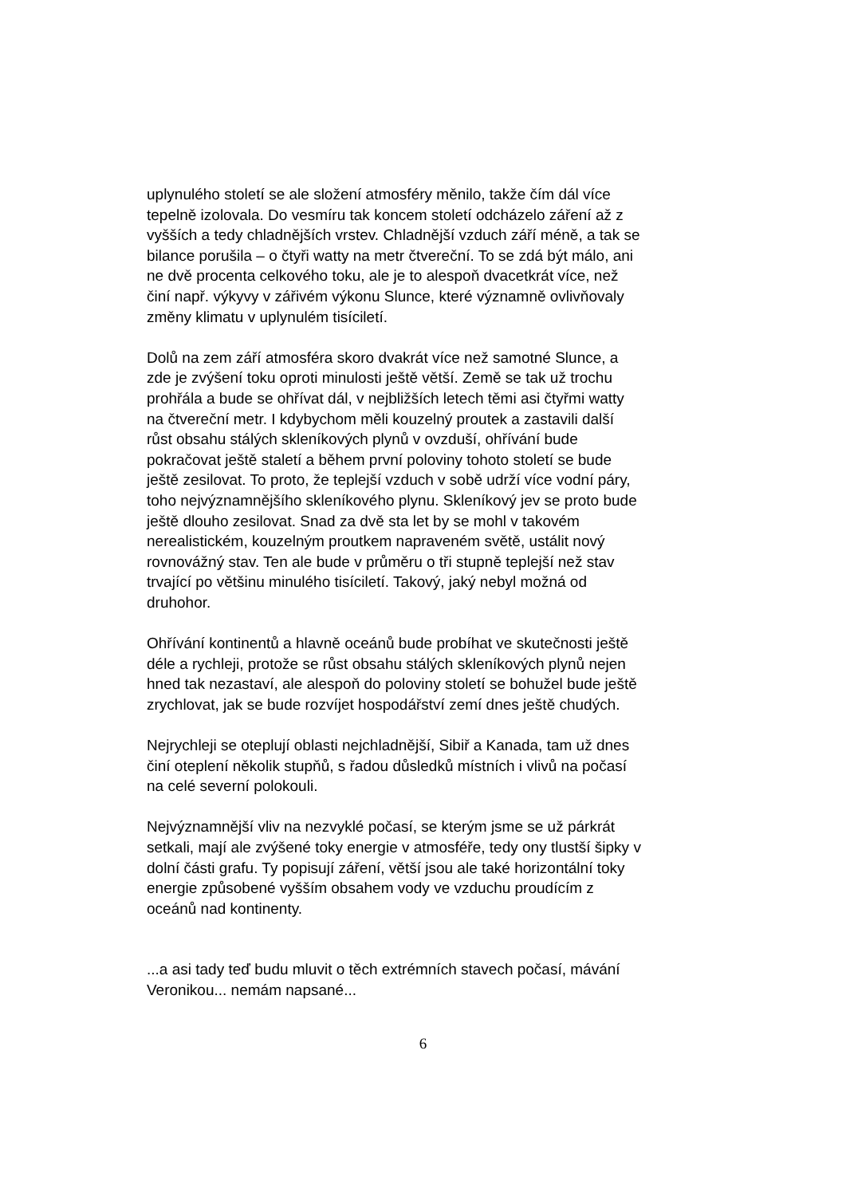uplynulého století se ale složení atmosféry měnilo, takže čím dál více tepelně izolovala. Do vesmíru tak koncem století odcházelo záření až z vyšších a tedy chladnějších vrstev. Chladnější vzduch září méně, a tak se bilance porušila – o čtyři watty na metr čtvereční. To se zdá být málo, ani ne dvě procenta celkového toku, ale je to alespoň dvacetkrát více, než činí např. výkyvy v zářivém výkonu Slunce, které významně ovlivňovaly změny klimatu v uplynulém tisíciletí.
Dolů na zem září atmosféra skoro dvakrát více než samotné Slunce, a zde je zvýšení toku oproti minulosti ještě větší. Země se tak už trochu prohřála a bude se ohřívat dál, v nejbližších letech těmi asi čtyřmi watty na čtvereční metr. I kdybychom měli kouzelný proutek a zastavili další růst obsahu stálých skleníkových plynů v ovzduší, ohřívání bude pokračovat ještě staletí a během první poloviny tohoto století se bude ještě zesilovat. To proto, že teplejší vzduch v sobě udrží více vodní páry, toho nejvýznamnějšího skleníkového plynu. Skleníkový jev se proto bude ještě dlouho zesilovat. Snad za dvě sta let by se mohl v takovém nerealistickém, kouzelným proutkem napraveném světě, ustálit nový rovnovážný stav. Ten ale bude v průměru o tři stupně teplejší než stav trvající po většinu minulého tisíciletí. Takový, jaký nebyl možná od druhohor.
Ohřívání kontinentů a hlavně oceánů bude probíhat ve skutečnosti ještě déle a rychleji, protože se růst obsahu stálých skleníkových plynů nejen hned tak nezastaví, ale alespoň do poloviny století se bohužel bude ještě zrychlovat, jak se bude rozvíjet hospodářství zemí dnes ještě chudých.
Nejrychleji se oteplují oblasti nejchladnější, Sibiř a Kanada, tam už dnes činí oteplení několik stupňů, s řadou důsledků místních i vlivů na počasí na celé severní polokouli.
Nejvýznamnější vliv na nezvyklé počasí, se kterým jsme se už párkrát setkali, mají ale zvýšené toky energie v atmosféře, tedy ony tlustší šipky v dolní části grafu. Ty popisují záření, větší jsou ale také horizontální toky energie způsobené vyšším obsahem vody ve vzduchu proudícím z oceánů nad kontinenty.
...a asi tady teď budu mluvit o těch extrémních stavech počasí, mávání Veronikou... nemám napsané...
6